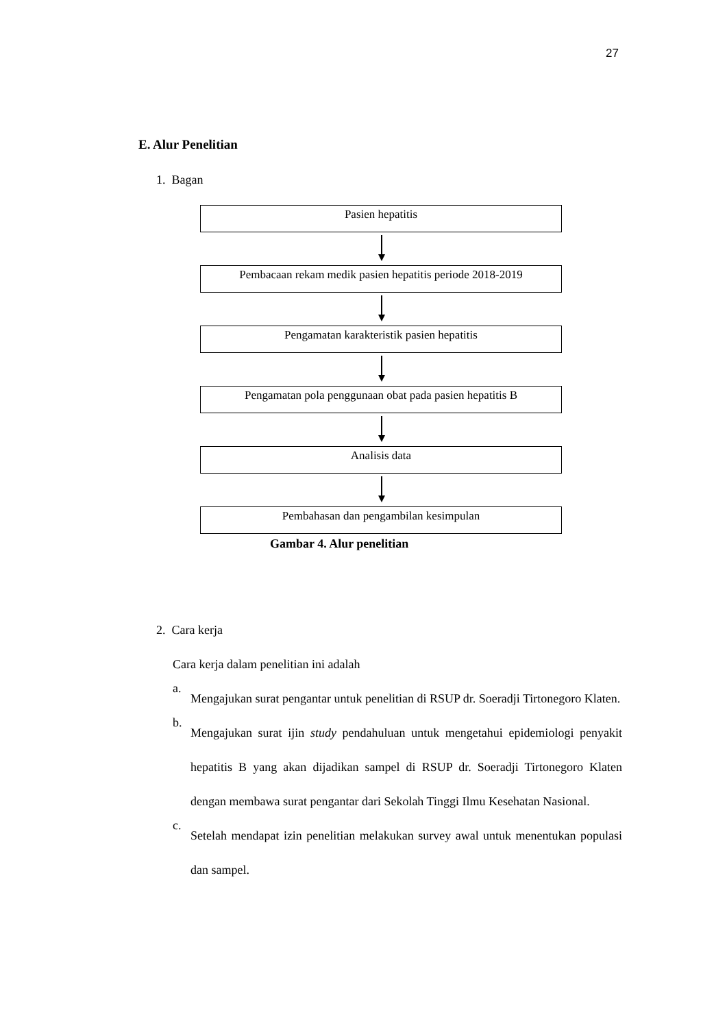27
E. Alur Penelitian
1. Bagan
Pasien hepatitis
Pembacaan rekam medik pasien hepatitis periode 2018-2019
Pengamatan karakteristik pasien hepatitis
Pengamatan pola penggunaan obat pada pasien hepatitis B
Analisis data
Pembahasan dan pengambilan kesimpulan
Gambar 4. Alur penelitian
2. Cara kerja
Cara kerja dalam penelitian ini adalah
a.
Mengajukan surat pengantar untuk penelitian di RSUP dr. Soeradji Tirtonegoro Klaten.
b.
Mengajukan surat ijin study pendahuluan untuk mengetahui epidemiologi penyakit hepatitis B yang akan dijadikan sampel di RSUP dr. Soeradji Tirtonegoro Klaten dengan membawa surat pengantar dari Sekolah Tinggi Ilmu Kesehatan Nasional.
c.
Setelah mendapat izin penelitian melakukan survey awal untuk menentukan populasi dan sampel.